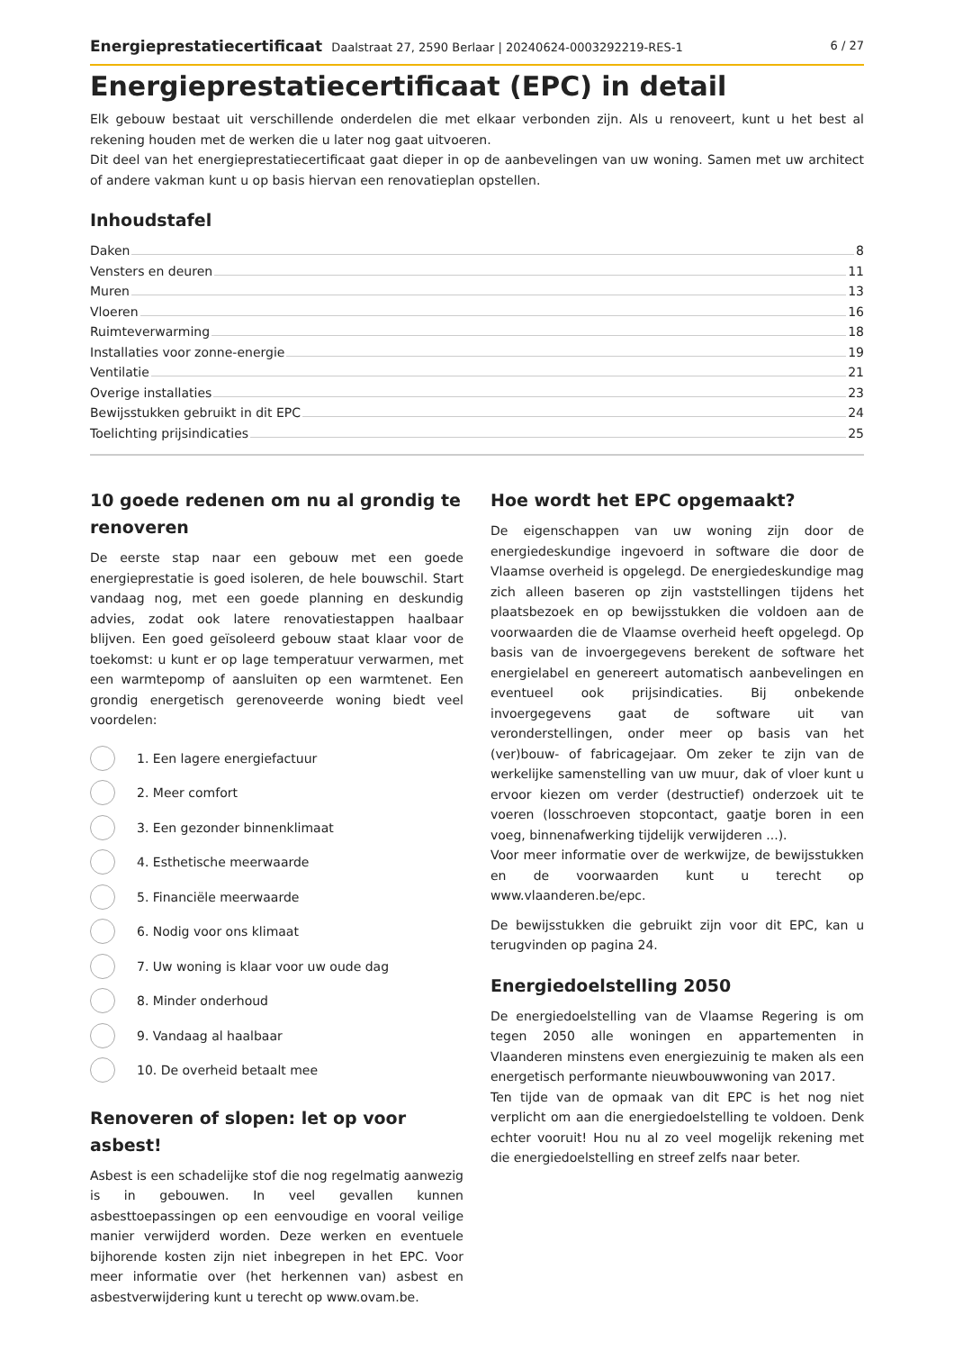Energieprestatiecertificaat Daalstraat 27, 2590 Berlaar | 20240624-0003292219-RES-1 6 / 27
Energieprestatiecertificaat (EPC) in detail
Elk gebouw bestaat uit verschillende onderdelen die met elkaar verbonden zijn. Als u renoveert, kunt u het best al rekening houden met de werken die u later nog gaat uitvoeren.
Dit deel van het energieprestatiecertificaat gaat dieper in op de aanbevelingen van uw woning. Samen met uw architect of andere vakman kunt u op basis hiervan een renovatieplan opstellen.
Inhoudstafel
Daken 8
Vensters en deuren 11
Muren 13
Vloeren 16
Ruimteverwarming 18
Installaties voor zonne-energie 19
Ventilatie 21
Overige installaties 23
Bewijsstukken gebruikt in dit EPC 24
Toelichting prijsindicaties 25
10 goede redenen om nu al grondig te renoveren
De eerste stap naar een gebouw met een goede energieprestatie is goed isoleren, de hele bouwschil. Start vandaag nog, met een goede planning en deskundig advies, zodat ook latere renovatiestappen haalbaar blijven. Een goed geïsoleerd gebouw staat klaar voor de toekomst: u kunt er op lage temperatuur verwarmen, met een warmtepomp of aansluiten op een warmtenet. Een grondig energetisch gerenoveerde woning biedt veel voordelen:
1. Een lagere energiefactuur
2. Meer comfort
3. Een gezonder binnenklimaat
4. Esthetische meerwaarde
5. Financiële meerwaarde
6. Nodig voor ons klimaat
7. Uw woning is klaar voor uw oude dag
8. Minder onderhoud
9. Vandaag al haalbaar
10. De overheid betaalt mee
Renoveren of slopen: let op voor asbest!
Asbest is een schadelijke stof die nog regelmatig aanwezig is in gebouwen. In veel gevallen kunnen asbesttoepassingen op een eenvoudige en vooral veilige manier verwijderd worden. Deze werken en eventuele bijhorende kosten zijn niet inbegrepen in het EPC. Voor meer informatie over (het herkennen van) asbest en asbestverwijdering kunt u terecht op www.ovam.be.
Hoe wordt het EPC opgemaakt?
De eigenschappen van uw woning zijn door de energiedeskundige ingevoerd in software die door de Vlaamse overheid is opgelegd. De energiedeskundige mag zich alleen baseren op zijn vaststellingen tijdens het plaatsbezoek en op bewijsstukken die voldoen aan de voorwaarden die de Vlaamse overheid heeft opgelegd. Op basis van de invoergegevens berekent de software het energielabel en genereert automatisch aanbevelingen en eventueel ook prijsindicaties. Bij onbekende invoergegevens gaat de software uit van veronderstellingen, onder meer op basis van het (ver)bouw- of fabricagejaar. Om zeker te zijn van de werkelijke samenstelling van uw muur, dak of vloer kunt u ervoor kiezen om verder (destructief) onderzoek uit te voeren (losschroeven stopcontact, gaatje boren in een voeg, binnenafwerking tijdelijk verwijderen ...).
Voor meer informatie over de werkwijze, de bewijsstukken en de voorwaarden kunt u terecht op www.vlaanderen.be/epc.
De bewijsstukken die gebruikt zijn voor dit EPC, kan u terugvinden op pagina 24.
Energiedoelstelling 2050
De energiedoelstelling van de Vlaamse Regering is om tegen 2050 alle woningen en appartementen in Vlaanderen minstens even energiezuinig te maken als een energetisch performante nieuwbouwwoning van 2017.
Ten tijde van de opmaak van dit EPC is het nog niet verplicht om aan die energiedoelstelling te voldoen. Denk echter vooruit! Hou nu al zo veel mogelijk rekening met die energiedoelstelling en streef zelfs naar beter.